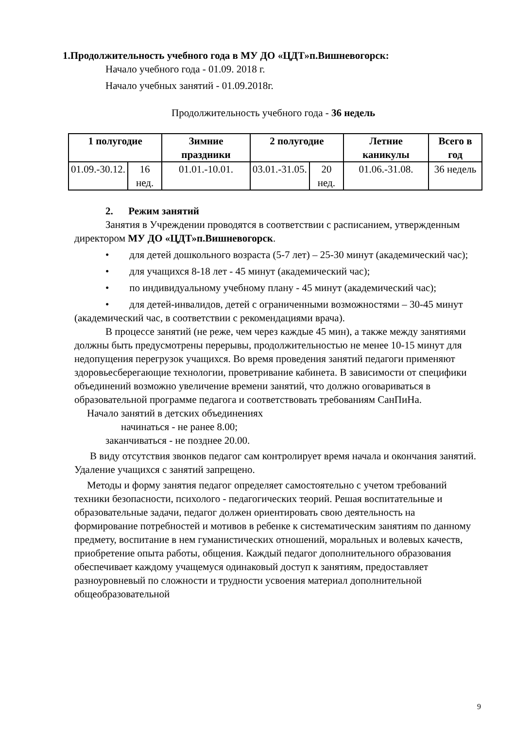1.Продолжительность учебного года в МУ ДО «ЦДТ»п.Вишневогорск:
Начало учебного года - 01.09. 2018 г.
Начало учебных занятий - 01.09.2018г.
Продолжительность учебного года - 36 недель
| 1 полугодие | | Зимние праздники | 2 полугодие | | Летние каникулы | Всего в год |
| --- | --- | --- | --- | --- | --- | --- |
| 01.09.-30.12. | 16 нед. | 01.01.-10.01. | 03.01.-31.05. | 20 нед. | 01.06.-31.08. | 36 недель |
2. Режим занятий
Занятия в Учреждении проводятся в соответствии с расписанием, утвержденным директором МУ ДО «ЦДТ»п.Вишневогорск.
• для детей дошкольного возраста (5-7 лет) – 25-30 минут (академический час);
• для учащихся 8-18 лет - 45 минут (академический час);
• по индивидуальному учебному плану - 45 минут (академический час);
• для детей-инвалидов, детей с ограниченными возможностями – 30-45 минут (академический час, в соответствии с рекомендациями врача).
В процессе занятий (не реже, чем через каждые 45 мин), а также между занятиями должны быть предусмотрены перерывы, продолжительностью не менее 10-15 минут для недопущения перегрузок учащихся. Во время проведения занятий педагоги применяют здоровьесберегающие технологии, проветривание кабинета. В зависимости от специфики объединений возможно увеличение времени занятий, что должно оговариваться в образовательной программе педагога и соответствовать требованиям СанПиНа.
Начало занятий в детских объединениях
начинаться - не ранее 8.00;
заканчиваться - не позднее 20.00.
В виду отсутствия звонков педагог сам контролирует время начала и окончания занятий. Удаление учащихся с занятий запрещено.
Методы и форму занятия педагог определяет самостоятельно с учетом требований техники безопасности, психолого - педагогических теорий. Решая воспитательные и образовательные задачи, педагог должен ориентировать свою деятельность на формирование потребностей и мотивов в ребенке к систематическим занятиям по данному предмету, воспитание в нем гуманистических отношений, моральных и волевых качеств, приобретение опыта работы, общения. Каждый педагог дополнительного образования обеспечивает каждому учащемуся одинаковый доступ к занятиям, предоставляет разноуровневый по сложности и трудности усвоения материал дополнительной общеобразовательной
9